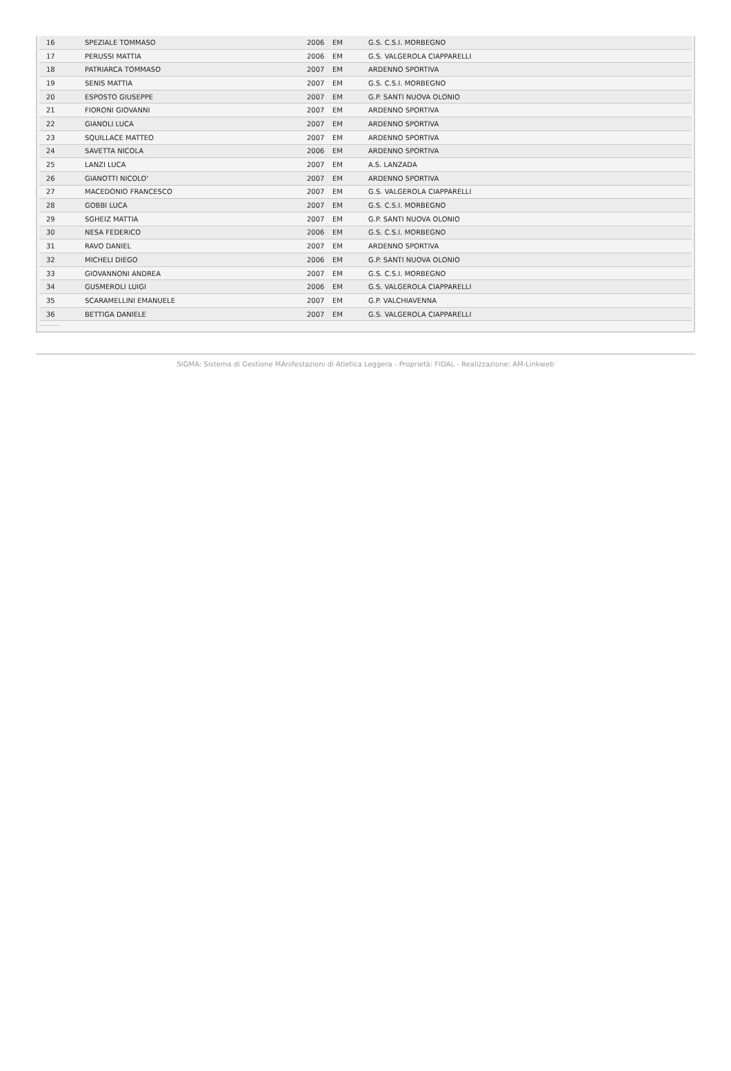| 16 | SPEZIALE TOMMASO | 2006 | EM | G.S. C.S.I. MORBEGNO |
| 17 | PERUSSI MATTIA | 2006 | EM | G.S. VALGEROLA CIAPPARELLI |
| 18 | PATRIARCA TOMMASO | 2007 | EM | ARDENNO SPORTIVA |
| 19 | SENIS MATTIA | 2007 | EM | G.S. C.S.I. MORBEGNO |
| 20 | ESPOSTO GIUSEPPE | 2007 | EM | G.P. SANTI NUOVA OLONIO |
| 21 | FIORONI GIOVANNI | 2007 | EM | ARDENNO SPORTIVA |
| 22 | GIANOLI LUCA | 2007 | EM | ARDENNO SPORTIVA |
| 23 | SQUILLACE MATTEO | 2007 | EM | ARDENNO SPORTIVA |
| 24 | SAVETTA NICOLA | 2006 | EM | ARDENNO SPORTIVA |
| 25 | LANZI LUCA | 2007 | EM | A.S. LANZADA |
| 26 | GIANOTTI NICOLO' | 2007 | EM | ARDENNO SPORTIVA |
| 27 | MACEDONIO FRANCESCO | 2007 | EM | G.S. VALGEROLA CIAPPARELLI |
| 28 | GOBBI LUCA | 2007 | EM | G.S. C.S.I. MORBEGNO |
| 29 | SGHEIZ MATTIA | 2007 | EM | G.P. SANTI NUOVA OLONIO |
| 30 | NESA FEDERICO | 2006 | EM | G.S. C.S.I. MORBEGNO |
| 31 | RAVO DANIEL | 2007 | EM | ARDENNO SPORTIVA |
| 32 | MICHELI DIEGO | 2006 | EM | G.P. SANTI NUOVA OLONIO |
| 33 | GIOVANNONI ANDREA | 2007 | EM | G.S. C.S.I. MORBEGNO |
| 34 | GUSMEROLI LUIGI | 2006 | EM | G.S. VALGEROLA CIAPPARELLI |
| 35 | SCARAMELLINI EMANUELE | 2007 | EM | G.P. VALCHIAVENNA |
| 36 | BETTIGA DANIELE | 2007 | EM | G.S. VALGEROLA CIAPPARELLI |
SIGMA: Sistema di Gestione MAnifestazioni di Atletica Leggera - Proprietà: FIDAL - Realizzazione: AM-Linkweb